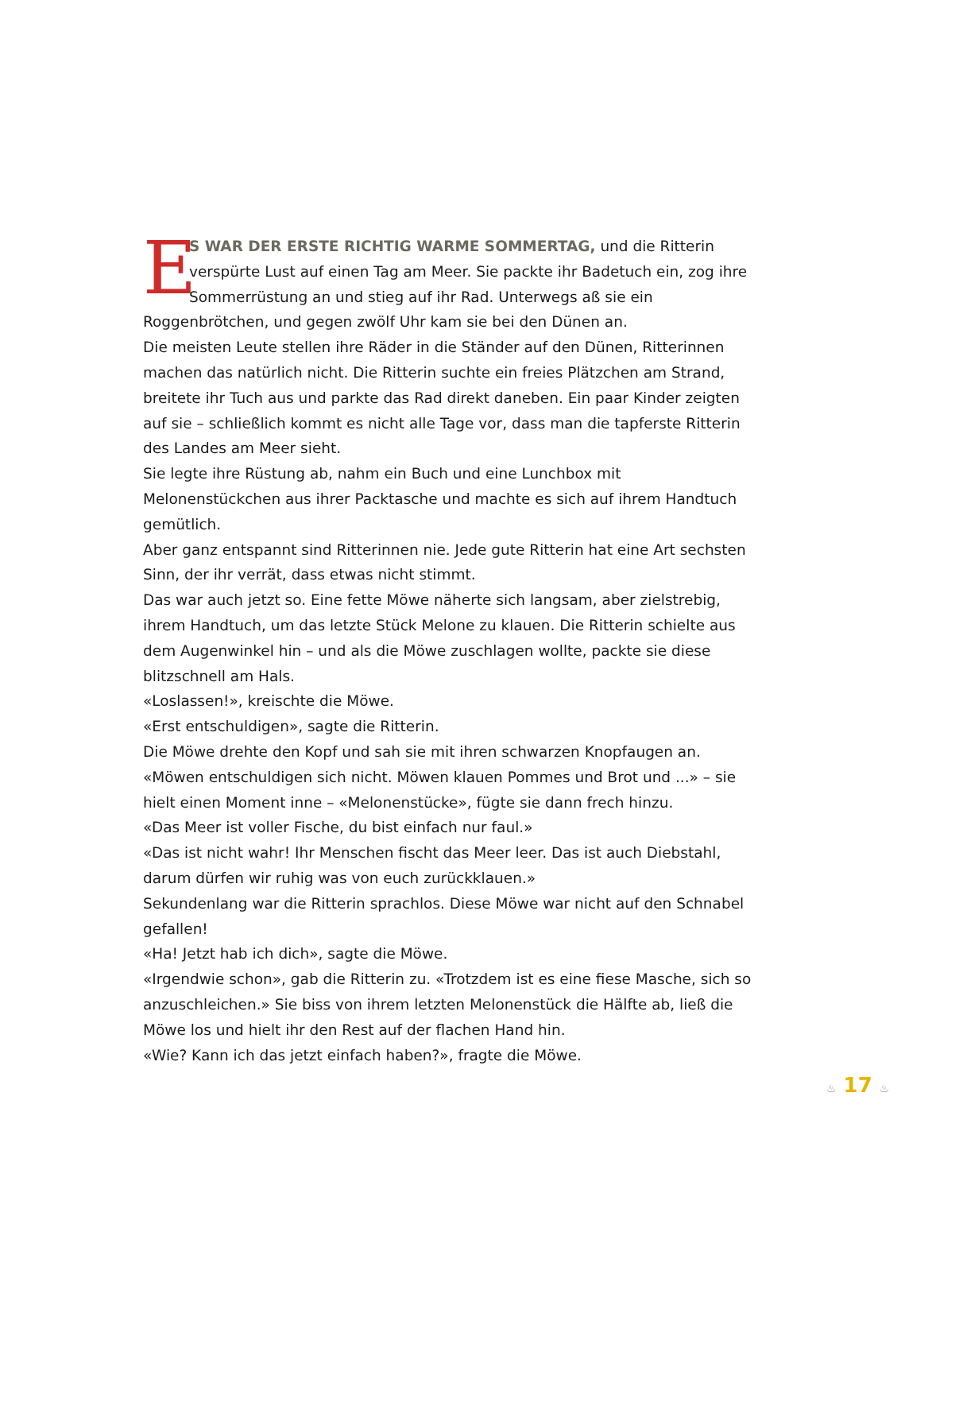ES WAR DER ERSTE RICHTIG WARME SOMMERTAG, und die Ritterin verspürte Lust auf einen Tag am Meer. Sie packte ihr Badetuch ein, zog ihre Sommerrüstung an und stieg auf ihr Rad. Unterwegs aß sie ein Roggenbrötchen, und gegen zwölf Uhr kam sie bei den Dünen an.
Die meisten Leute stellen ihre Räder in die Ständer auf den Dünen, Ritterinnen machen das natürlich nicht. Die Ritterin suchte ein freies Plätzchen am Strand, breitete ihr Tuch aus und parkte das Rad direkt daneben. Ein paar Kinder zeigten auf sie – schließlich kommt es nicht alle Tage vor, dass man die tapferste Ritterin des Landes am Meer sieht.
Sie legte ihre Rüstung ab, nahm ein Buch und eine Lunchbox mit Melonenstückchen aus ihrer Packtasche und machte es sich auf ihrem Handtuch gemütlich.
Aber ganz entspannt sind Ritterinnen nie. Jede gute Ritterin hat eine Art sechsten Sinn, der ihr verrät, dass etwas nicht stimmt.
Das war auch jetzt so. Eine fette Möwe näherte sich langsam, aber zielstrebig, ihrem Handtuch, um das letzte Stück Melone zu klauen. Die Ritterin schielte aus dem Augenwinkel hin – und als die Möwe zuschlagen wollte, packte sie diese blitzschnell am Hals.
«Loslassen!», kreischte die Möwe.
«Erst entschuldigen», sagte die Ritterin.
Die Möwe drehte den Kopf und sah sie mit ihren schwarzen Knopfaugen an.
«Möwen entschuldigen sich nicht. Möwen klauen Pommes und Brot und ...» – sie hielt einen Moment inne – «Melonenstücke», fügte sie dann frech hinzu.
«Das Meer ist voller Fische, du bist einfach nur faul.»
«Das ist nicht wahr! Ihr Menschen fischt das Meer leer. Das ist auch Diebstahl, darum dürfen wir ruhig was von euch zurückklauen.»
Sekundenlang war die Ritterin sprachlos. Diese Möwe war nicht auf den Schnabel gefallen!
«Ha! Jetzt hab ich dich», sagte die Möwe.
«Irgendwie schon», gab die Ritterin zu. «Trotzdem ist es eine fiese Masche, sich so anzuschleichen.» Sie biss von ihrem letzten Melonenstück die Hälfte ab, ließ die Möwe los und hielt ihr den Rest auf der flachen Hand hin.
«Wie? Kann ich das jetzt einfach haben?», fragte die Möwe.
♨ 17 ♨